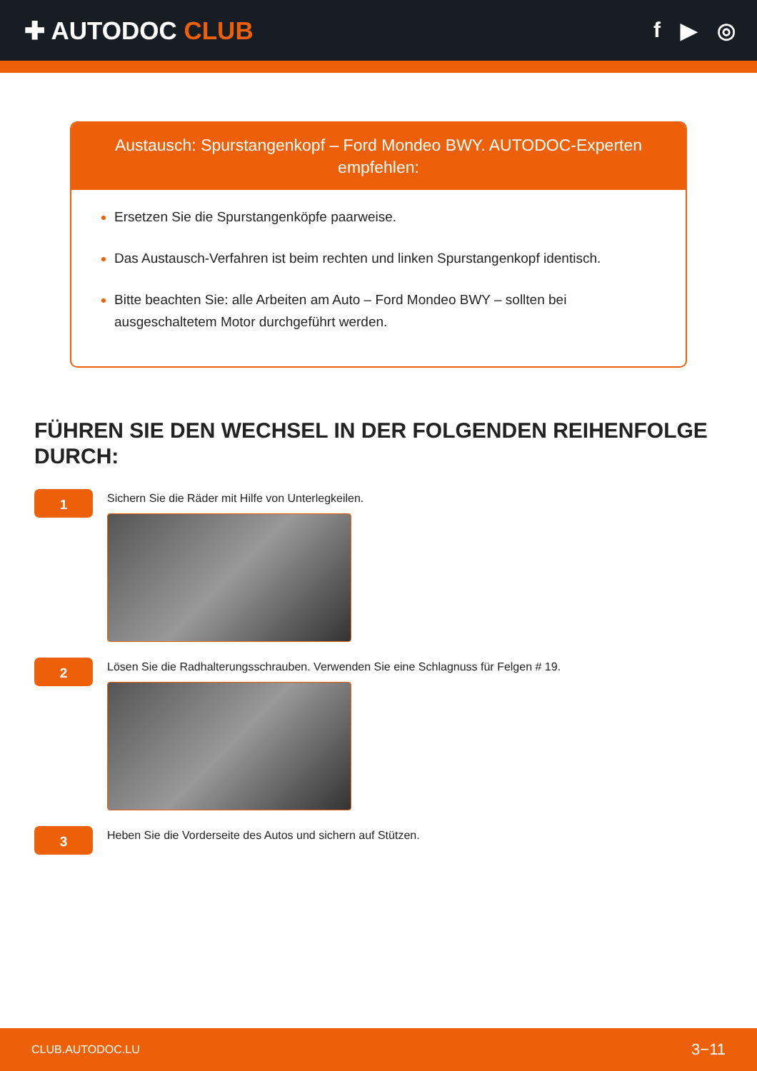✚ AUTODOC CLUB
f ▶ ◎
Austausch: Spurstangenkopf – Ford Mondeo BWY. AUTODOC-Experten empfehlen:
Ersetzen Sie die Spurstangenköpfe paarweise.
Das Austausch-Verfahren ist beim rechten und linken Spurstangenkopf identisch.
Bitte beachten Sie: alle Arbeiten am Auto – Ford Mondeo BWY – sollten bei ausgeschaltetem Motor durchgeführt werden.
FÜHREN SIE DEN WECHSEL IN DER FOLGENDEN REIHENFOLGE DURCH:
1
Sichern Sie die Räder mit Hilfe von Unterlegkeilen.
2
Lösen Sie die Radhalterungsschrauben. Verwenden Sie eine Schlagnuss für Felgen # 19.
3
Heben Sie die Vorderseite des Autos und sichern auf Stützen.
CLUB.AUTODOC.LU 3−11